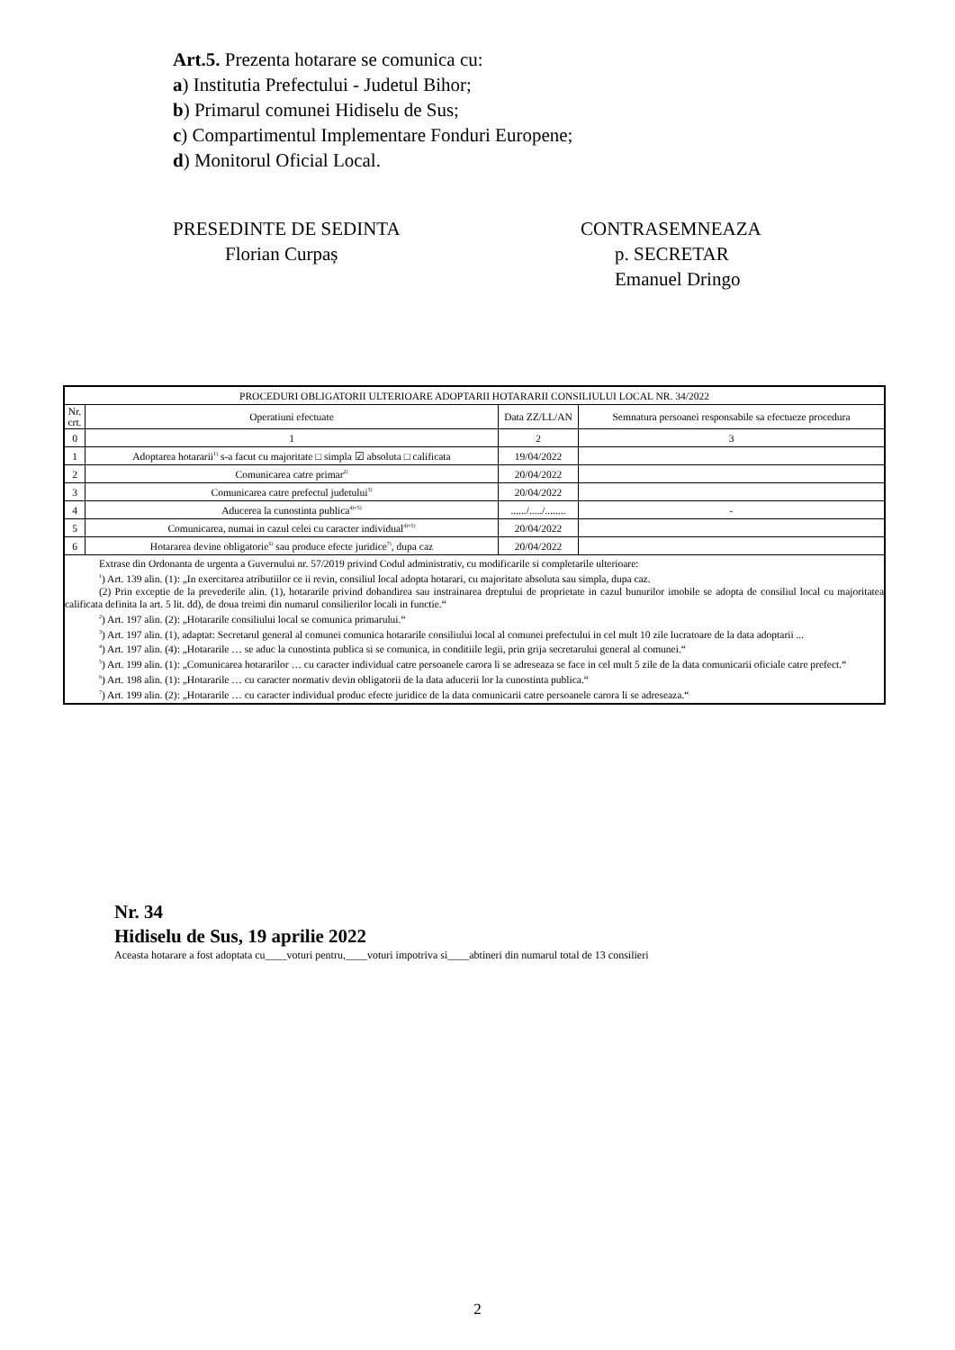Art.5. Prezenta hotarare se comunica cu:
a) Institutia Prefectului - Judetul Bihor;
b) Primarul comunei Hidiselu de Sus;
c) Compartimentul Implementare Fonduri Europene;
d) Monitorul Oficial Local.
PRESEDINTE DE SEDINTA
Florian Curpaș
CONTRASEMNEAZA
p. SECRETAR
Emanuel Dringo
| PROCEDURI OBLIGATORII ULTERIOARE ADOPTARII HOTARARII CONSILIULUI LOCAL NR. 34/2022 | | | |
| --- | --- | --- | --- |
| Nr. crt. | Operatiuni efectuate | Data ZZ/LL/AN | Semnatura persoanei responsabile sa efectueze procedura |
| 0 | 1 | 2 | 3 |
| 1 | Adoptarea hotararii<sup>1)</sup> s-a facut cu majoritate □ simpla ☑ absoluta □ calificata | 19/04/2022 | |
| 2 | Comunicarea catre primar<sup>2)</sup> | 20/04/2022 | |
| 3 | Comunicarea catre prefectul judetului<sup>3)</sup> | 20/04/2022 | |
| 4 | Aducerea la cunostinta publica<sup>4)+5)</sup> | ....../...../........ | - |
| 5 | Comunicarea, numai in cazul celei cu caracter individual<sup>4)+5)</sup> | 20/04/2022 | |
| 6 | Hotararea devine obligatorie<sup>6)</sup> sau produce efecte juridice<sup>7)</sup>, dupa caz | 20/04/2022 | |
| Extrase din Ordonanta de urgenta a Guvernului nr. 57/2019 privind Codul administrativ, cu modificarile si completarile ulterioare: <sup>1</sup>) Art. 139 alin. (1): „In exercitarea atributiilor ce ii revin, consiliul local adopta hotarari, cu majoritate absoluta sau simpla, dupa caz. (2) Prin exceptie de la prevederile alin. (1), hotararile privind dobandirea sau instrainarea dreptului de proprietate in cazul bunurilor imobile se adopta de consiliul local cu majoritatea calificata definita la art. 5 lit. dd), de doua treimi din numarul consilierilor locali in functie.“ <sup>2</sup>) Art. 197 alin. (2): „Hotararile consiliului local se comunica primarului.“ <sup>3</sup>) Art. 197 alin. (1), adaptat: Secretarul general al comunei comunica hotararile consiliului local al comunei prefectului in cel mult 10 zile lucratoare de la data adoptarii ... <sup>4</sup>) Art. 197 alin. (4): „Hotararile … se aduc la cunostinta publica si se comunica, in conditiile legii, prin grija secretarului general al comunei.“ <sup>5</sup>) Art. 199 alin. (1): „Comunicarea hotararilor … cu caracter individual catre persoanele carora li se adreseaza se face in cel mult 5 zile de la data comunicarii oficiale catre prefect.“ <sup>6</sup>) Art. 198 alin. (1): „Hotararile … cu caracter normativ devin obligatorii de la data aducerii lor la cunostinta publica.“ <sup>7</sup>) Art. 199 alin. (2): „Hotararile … cu caracter individual produc efecte juridice de la data comunicarii catre persoanele carora li se adreseaza.“ | | | |
Nr. 34
Hidiselu de Sus, 19 aprilie 2022
Aceasta hotarare a fost adoptata cu____voturi pentru,____voturi impotriva si____abtineri din numarul total de 13 consilieri
2